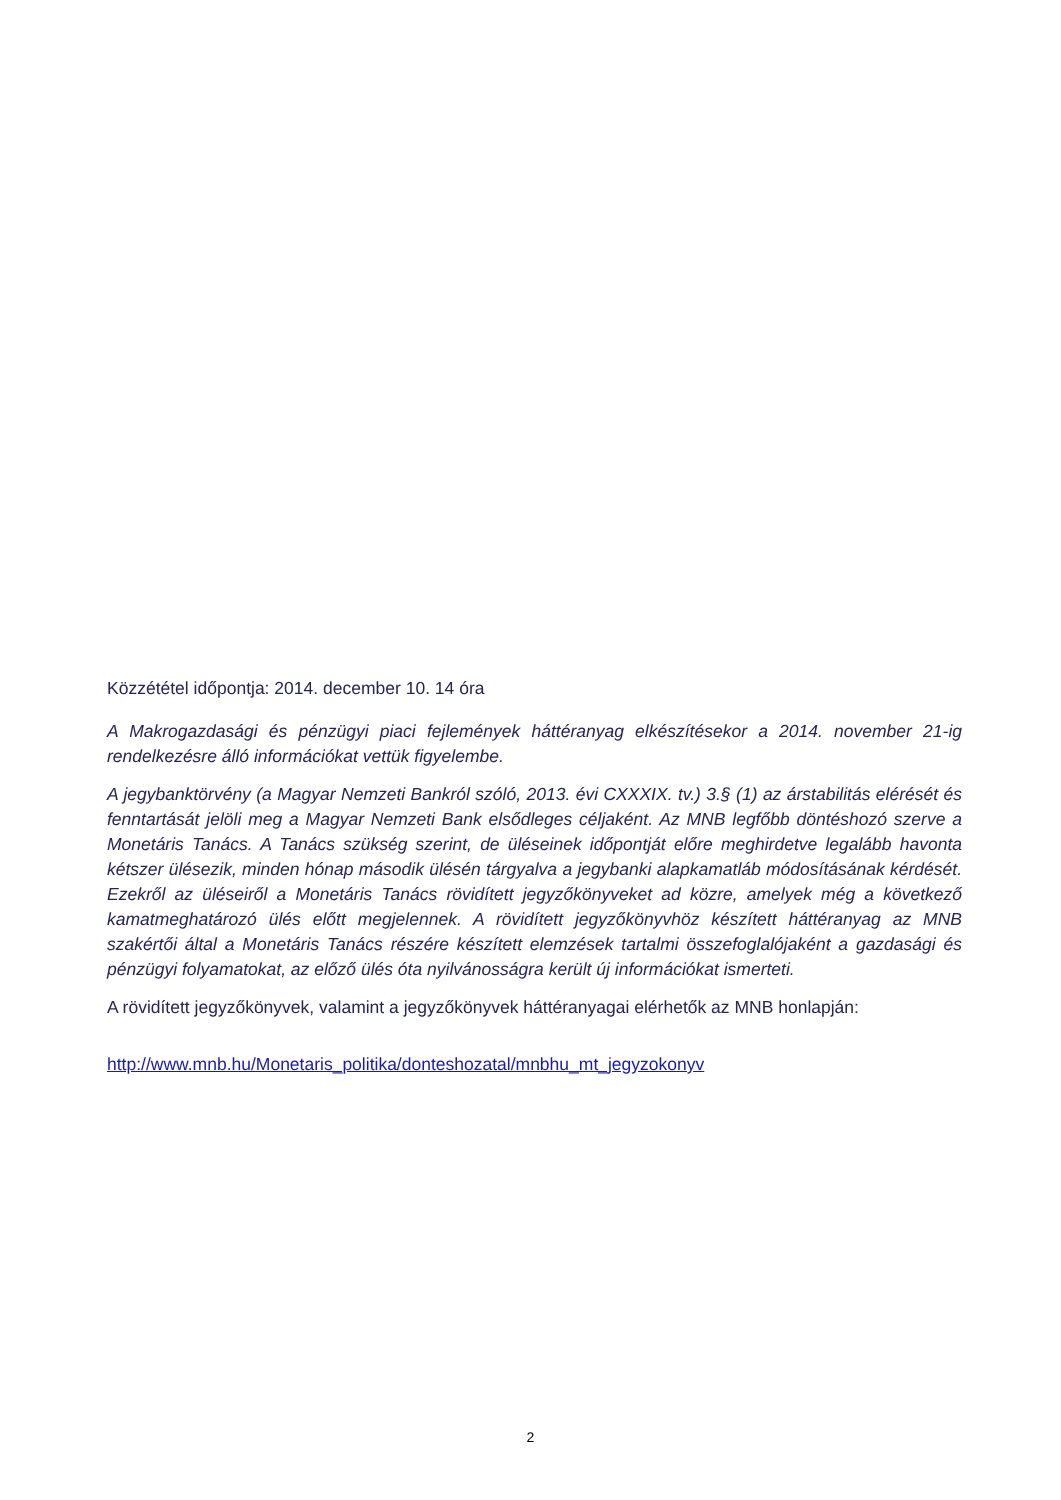Közzététel időpontja: 2014. december 10. 14 óra
A Makrogazdasági és pénzügyi piaci fejlemények háttéranyag elkészítésekor a 2014. november 21-ig rendelkezésre álló információkat vettük figyelembe.
A jegybanktörvény (a Magyar Nemzeti Bankról szóló, 2013. évi CXXXIX. tv.) 3.§ (1) az árstabilitás elérését és fenntartását jelöli meg a Magyar Nemzeti Bank elsődleges céljaként. Az MNB legfőbb döntéshozó szerve a Monetáris Tanács. A Tanács szükség szerint, de üléseinek időpontját előre meghirdetve legalább havonta kétszer ülésezik, minden hónap második ülésén tárgyalva a jegybanki alapkamatláb módosításának kérdését. Ezekről az üléseiről a Monetáris Tanács rövidített jegyzőkönyveket ad közre, amelyek még a következő kamatmeghatározó ülés előtt megjelennek. A rövidített jegyzőkönyvhöz készített háttéranyag az MNB szakértői által a Monetáris Tanács részére készített elemzések tartalmi összefoglalójaként a gazdasági és pénzügyi folyamatokat, az előző ülés óta nyilvánosságra került új információkat ismerteti.
A rövidített jegyzőkönyvek, valamint a jegyzőkönyvek háttéranyagai elérhetők az MNB honlapján:
http://www.mnb.hu/Monetaris_politika/donteshozatal/mnbhu_mt_jegyzokonyv
2